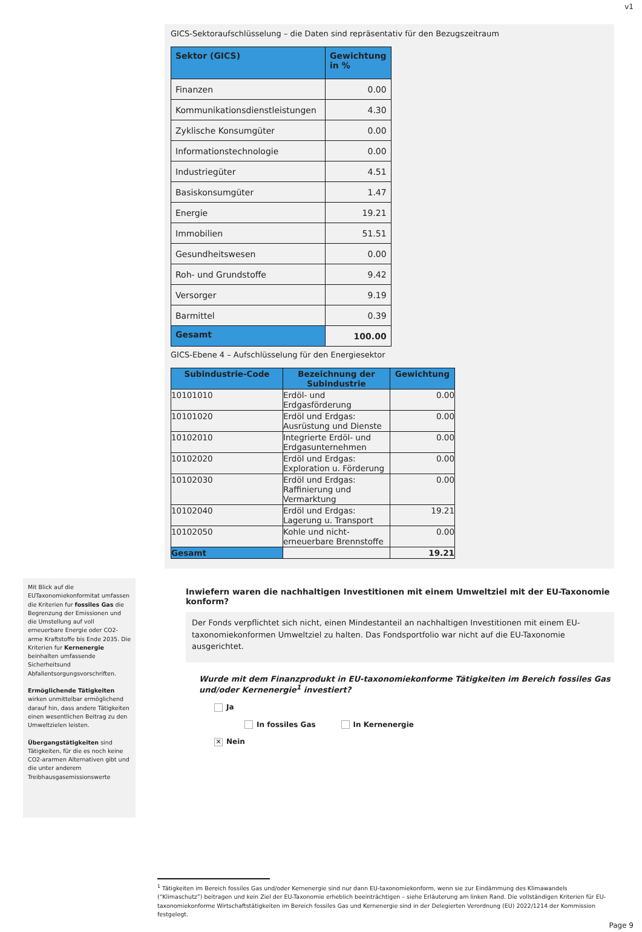v1
GICS-Sektoraufschlüsselung – die Daten sind repräsentativ für den Bezugszeitraum
| Sektor (GICS) | Gewichtung in % |
| --- | --- |
| Finanzen | 0.00 |
| Kommunikationsdienstleistungen | 4.30 |
| Zyklische Konsumgüter | 0.00 |
| Informationstechnologie | 0.00 |
| Industriegüter | 4.51 |
| Basiskonsumgüter | 1.47 |
| Energie | 19.21 |
| Immobilien | 51.51 |
| Gesundheitswesen | 0.00 |
| Roh- und Grundstoffe | 9.42 |
| Versorger | 9.19 |
| Barmittel | 0.39 |
| Gesamt | 100.00 |
GICS-Ebene 4 – Aufschlüsselung für den Energiesektor
| Subindustrie-Code | Bezeichnung der Subindustrie | Gewichtung |
| --- | --- | --- |
| 10101010 | Erdöl- und Erdgasförderung | 0.00 |
| 10101020 | Erdöl und Erdgas: Ausrüstung und Dienste | 0.00 |
| 10102010 | Integrierte Erdöl- und Erdgasunternehmen | 0.00 |
| 10102020 | Erdöl und Erdgas: Exploration u. Förderung | 0.00 |
| 10102030 | Erdöl und Erdgas: Raffinierung und Vermarktung | 0.00 |
| 10102040 | Erdöl und Erdgas: Lagerung u. Transport | 19.21 |
| 10102050 | Kohle und nicht-erneuerbare Brennstoffe | 0.00 |
| Gesamt | | 19.21 |
Mit Blick auf die EUTaxonomiekonformitat umfassen die Kriterien fur fossiles Gas die Begrenzung der Emissionen und die Umstellung auf voll erneuerbare Energie oder CO2-arme Kraftstoffe bis Ende 2035. Die Kriterien fur Kernenergie beinhalten umfassende Sicherheitsund Abfallentsorgungsvorschriften.
Ermöglichende Tätigkeiten wirken unmittelbar ermöglichend darauf hin, dass andere Tätigkeiten einen wesentlichen Beitrag zu den Umweltzielen leisten.
Übergangstätigkeiten sind Tätigkeiten, für die es noch keine CO2-ararmen Alternativen gibt und die unter anderem Treibhausgasemissionswerte
Inwiefern waren die nachhaltigen Investitionen mit einem Umweltziel mit der EU-Taxonomie konform?
Der Fonds verpflichtet sich nicht, einen Mindestanteil an nachhaltigen Investitionen mit einem EU-taxonomiekonformen Umweltziel zu halten. Das Fondsportfolio war nicht auf die EU-Taxonomie ausgerichtet.
Wurde mit dem Finanzprodukt in EU-taxonomiekonforme Tätigkeiten im Bereich fossiles Gas und/oder Kernenergie<sup>1</sup> investiert?
Ja
In fossiles Gas In Kernenergie
✕ Nein
<sup>1</sup> Tätigkeiten im Bereich fossiles Gas und/oder Kernenergie sind nur dann EU-taxonomiekonform, wenn sie zur Eindämmung des Klimawandels (“Klimaschutz”) beitragen und kein Ziel der EU-Taxonomie erheblich beeinträchtigen – siehe Erläuterung am linken Rand. Die vollständigen Kriterien für EU-taxonomiekonforme Wirtschaftstätigkeiten im Bereich fossiles Gas und Kernenergie sind in der Delegierten Verordnung (EU) 2022/1214 der Kommission festgelegt.
Page 9